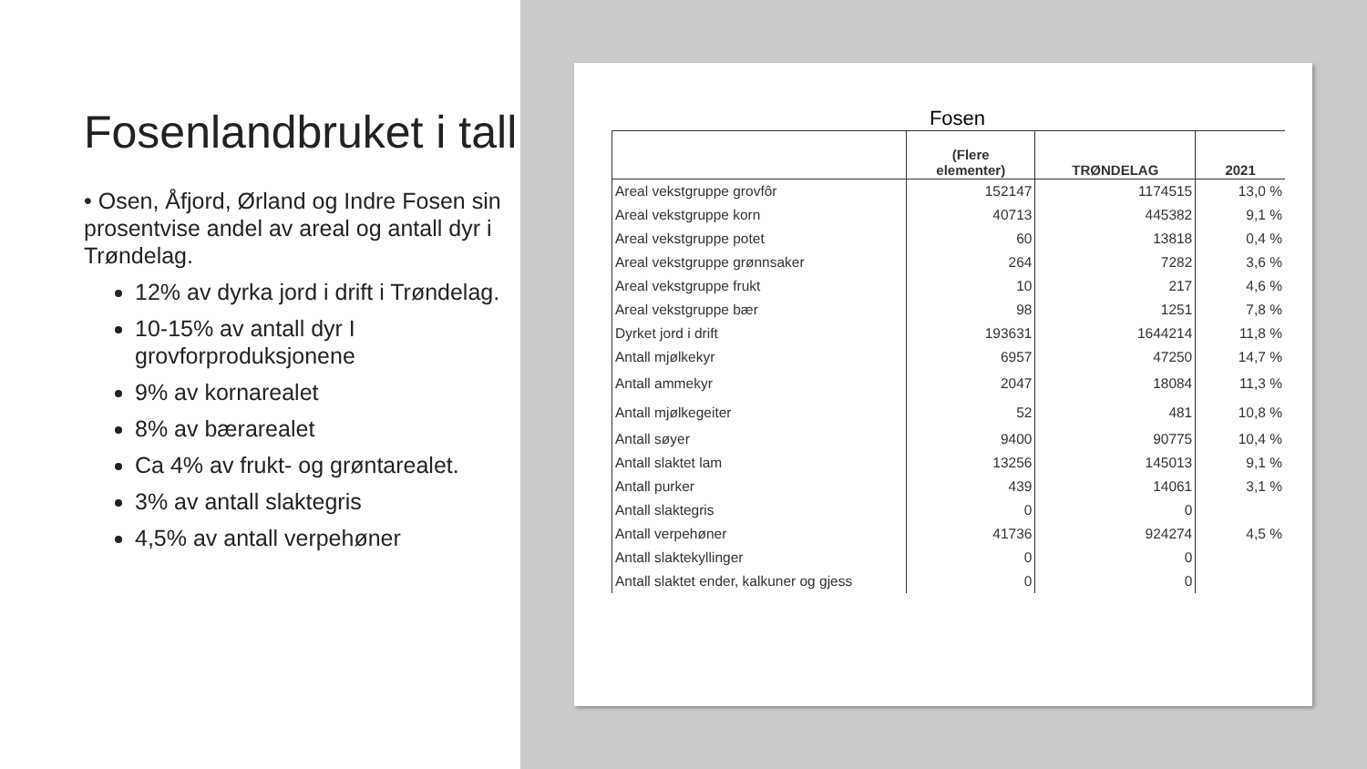Fosenlandbruket i tall
• Osen, Åfjord, Ørland og Indre Fosen sin prosentvise andel av areal og antall dyr i Trøndelag.
12% av dyrka jord i drift i Trøndelag.
10-15% av antall dyr I grovforproduksjonene
9% av kornarealet
8% av bærarealet
Ca 4% av frukt- og grøntarealet.
3% av antall slaktegris
4,5% av antall verpehøner
Fosen
| | (Flere elementer) | TRØNDELAG | 2021 |
| --- | --- | --- | --- |
| Areal vekstgruppe grovfôr | 152147 | 1174515 | 13,0 % |
| Areal vekstgruppe korn | 40713 | 445382 | 9,1 % |
| Areal vekstgruppe potet | 60 | 13818 | 0,4 % |
| Areal vekstgruppe grønnsaker | 264 | 7282 | 3,6 % |
| Areal vekstgruppe frukt | 10 | 217 | 4,6 % |
| Areal vekstgruppe bær | 98 | 1251 | 7,8 % |
| Dyrket jord i drift | 193631 | 1644214 | 11,8 % |
| Antall mjølkekyr | 6957 | 47250 | 14,7 % |
| Antall ammekyr | 2047 | 18084 | 11,3 % |
| Antall mjølkegeiter | 52 | 481 | 10,8 % |
| Antall søyer | 9400 | 90775 | 10,4 % |
| Antall slaktet lam | 13256 | 145013 | 9,1 % |
| Antall purker | 439 | 14061 | 3,1 % |
| Antall slaktegris | 0 | 0 | |
| Antall verpehøner | 41736 | 924274 | 4,5 % |
| Antall slaktekyllinger | 0 | 0 | |
| Antall slaktet ender, kalkuner og gjess | 0 | 0 | |